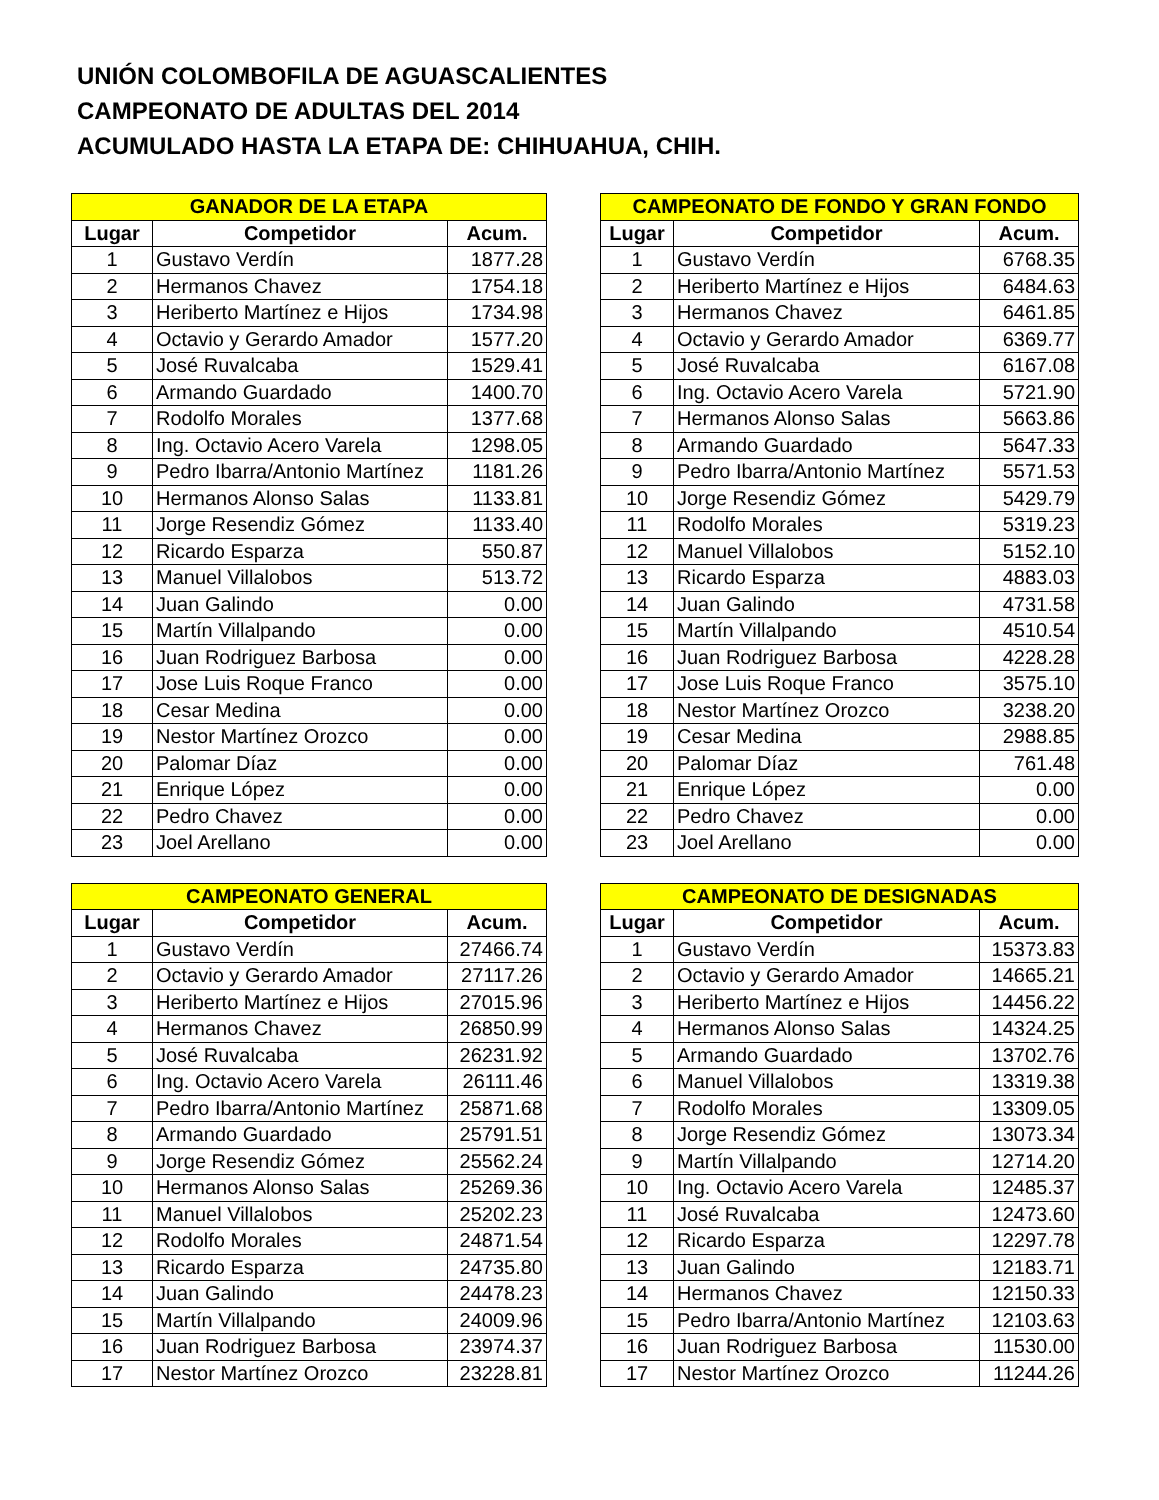UNIÓN COLOMBOFILA DE AGUASCALIENTES
CAMPEONATO DE ADULTAS DEL 2014
ACUMULADO HASTA LA ETAPA DE: CHIHUAHUA, CHIH.
| GANADOR DE LA ETAPA | | |
| --- | --- | --- |
| Lugar | Competidor | Acum. |
| 1 | Gustavo Verdín | 1877.28 |
| 2 | Hermanos Chavez | 1754.18 |
| 3 | Heriberto Martínez e Hijos | 1734.98 |
| 4 | Octavio y Gerardo Amador | 1577.20 |
| 5 | José Ruvalcaba | 1529.41 |
| 6 | Armando Guardado | 1400.70 |
| 7 | Rodolfo Morales | 1377.68 |
| 8 | Ing. Octavio Acero Varela | 1298.05 |
| 9 | Pedro Ibarra/Antonio Martínez | 1181.26 |
| 10 | Hermanos Alonso Salas | 1133.81 |
| 11 | Jorge Resendiz Gómez | 1133.40 |
| 12 | Ricardo Esparza | 550.87 |
| 13 | Manuel Villalobos | 513.72 |
| 14 | Juan Galindo | 0.00 |
| 15 | Martín Villalpando | 0.00 |
| 16 | Juan Rodriguez Barbosa | 0.00 |
| 17 | Jose Luis Roque Franco | 0.00 |
| 18 | Cesar Medina | 0.00 |
| 19 | Nestor Martínez Orozco | 0.00 |
| 20 | Palomar Díaz | 0.00 |
| 21 | Enrique López | 0.00 |
| 22 | Pedro Chavez | 0.00 |
| 23 | Joel Arellano | 0.00 |
| CAMPEONATO DE FONDO Y GRAN FONDO | | |
| --- | --- | --- |
| Lugar | Competidor | Acum. |
| 1 | Gustavo Verdín | 6768.35 |
| 2 | Heriberto Martínez e Hijos | 6484.63 |
| 3 | Hermanos Chavez | 6461.85 |
| 4 | Octavio y Gerardo Amador | 6369.77 |
| 5 | José Ruvalcaba | 6167.08 |
| 6 | Ing. Octavio Acero Varela | 5721.90 |
| 7 | Hermanos Alonso Salas | 5663.86 |
| 8 | Armando Guardado | 5647.33 |
| 9 | Pedro Ibarra/Antonio Martínez | 5571.53 |
| 10 | Jorge Resendiz Gómez | 5429.79 |
| 11 | Rodolfo Morales | 5319.23 |
| 12 | Manuel Villalobos | 5152.10 |
| 13 | Ricardo Esparza | 4883.03 |
| 14 | Juan Galindo | 4731.58 |
| 15 | Martín Villalpando | 4510.54 |
| 16 | Juan Rodriguez Barbosa | 4228.28 |
| 17 | Jose Luis Roque Franco | 3575.10 |
| 18 | Nestor Martínez Orozco | 3238.20 |
| 19 | Cesar Medina | 2988.85 |
| 20 | Palomar Díaz | 761.48 |
| 21 | Enrique López | 0.00 |
| 22 | Pedro Chavez | 0.00 |
| 23 | Joel Arellano | 0.00 |
| CAMPEONATO GENERAL | | |
| --- | --- | --- |
| Lugar | Competidor | Acum. |
| 1 | Gustavo Verdín | 27466.74 |
| 2 | Octavio y Gerardo Amador | 27117.26 |
| 3 | Heriberto Martínez e Hijos | 27015.96 |
| 4 | Hermanos Chavez | 26850.99 |
| 5 | José Ruvalcaba | 26231.92 |
| 6 | Ing. Octavio Acero Varela | 26111.46 |
| 7 | Pedro Ibarra/Antonio Martínez | 25871.68 |
| 8 | Armando Guardado | 25791.51 |
| 9 | Jorge Resendiz Gómez | 25562.24 |
| 10 | Hermanos Alonso Salas | 25269.36 |
| 11 | Manuel Villalobos | 25202.23 |
| 12 | Rodolfo Morales | 24871.54 |
| 13 | Ricardo Esparza | 24735.80 |
| 14 | Juan Galindo | 24478.23 |
| 15 | Martín Villalpando | 24009.96 |
| 16 | Juan Rodriguez Barbosa | 23974.37 |
| 17 | Nestor Martínez Orozco | 23228.81 |
| CAMPEONATO DE DESIGNADAS | | |
| --- | --- | --- |
| Lugar | Competidor | Acum. |
| 1 | Gustavo Verdín | 15373.83 |
| 2 | Octavio y Gerardo Amador | 14665.21 |
| 3 | Heriberto Martínez e Hijos | 14456.22 |
| 4 | Hermanos Alonso Salas | 14324.25 |
| 5 | Armando Guardado | 13702.76 |
| 6 | Manuel Villalobos | 13319.38 |
| 7 | Rodolfo Morales | 13309.05 |
| 8 | Jorge Resendiz Gómez | 13073.34 |
| 9 | Martín Villalpando | 12714.20 |
| 10 | Ing. Octavio Acero Varela | 12485.37 |
| 11 | José Ruvalcaba | 12473.60 |
| 12 | Ricardo Esparza | 12297.78 |
| 13 | Juan Galindo | 12183.71 |
| 14 | Hermanos Chavez | 12150.33 |
| 15 | Pedro Ibarra/Antonio Martínez | 12103.63 |
| 16 | Juan Rodriguez Barbosa | 11530.00 |
| 17 | Nestor Martínez Orozco | 11244.26 |